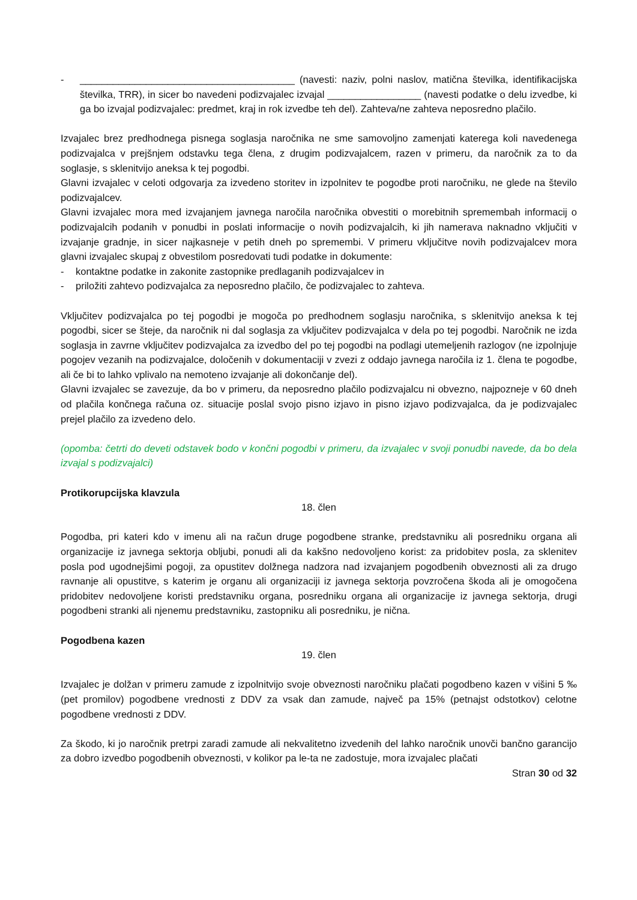- _______________________________________ (navesti: naziv, polni naslov, matična številka, identifikacijska številka, TRR), in sicer bo navedeni podizvajalec izvajal _________________ (navesti podatke o delu izvedbe, ki ga bo izvajal podizvajalec: predmet, kraj in rok izvedbe teh del). Zahteva/ne zahteva neposredno plačilo.
Izvajalec brez predhodnega pisnega soglasja naročnika ne sme samovoljno zamenjati katerega koli navedenega podizvajalca v prejšnjem odstavku tega člena, z drugim podizvajalcem, razen v primeru, da naročnik za to da soglasje, s sklenitvijo aneksa k tej pogodbi.
Glavni izvajalec v celoti odgovarja za izvedeno storitev in izpolnitev te pogodbe proti naročniku, ne glede na število podizvajalcev.
Glavni izvajalec mora med izvajanjem javnega naročila naročnika obvestiti o morebitnih spremembah informacij o podizvajalcih podanih v ponudbi in poslati informacije o novih podizvajalcih, ki jih namerava naknadno vključiti v izvajanje gradnje, in sicer najkasneje v petih dneh po spremembi. V primeru vključitve novih podizvajalcev mora glavni izvajalec skupaj z obvestilom posredovati tudi podatke in dokumente:
- kontaktne podatke in zakonite zastopnike predlaganih podizvajalcev in
- priložiti zahtevo podizvajalca za neposredno plačilo, če podizvajalec to zahteva.
Vključitev podizvajalca po tej pogodbi je mogoča po predhodnem soglasju naročnika, s sklenitvijo aneksa k tej pogodbi, sicer se šteje, da naročnik ni dal soglasja za vključitev podizvajalca v dela po tej pogodbi. Naročnik ne izda soglasja in zavrne vključitev podizvajalca za izvedbo del po tej pogodbi na podlagi utemeljenih razlogov (ne izpolnjuje pogojev vezanih na podizvajalce, določenih v dokumentaciji v zvezi z oddajo javnega naročila iz 1. člena te pogodbe, ali če bi to lahko vplivalo na nemoteno izvajanje ali dokončanje del).
Glavni izvajalec se zavezuje, da bo v primeru, da neposredno plačilo podizvajalcu ni obvezno, najpozneje v 60 dneh od plačila končnega računa oz. situacije poslal svojo pisno izjavo in pisno izjavo podizvajalca, da je podizvajalec prejel plačilo za izvedeno delo.
(opomba: četrti do deveti odstavek bodo v končni pogodbi v primeru, da izvajalec v svoji ponudbi navede, da bo dela izvajal s podizvajalci)
Protikorupcijska klavzula
18. člen
Pogodba, pri kateri kdo v imenu ali na račun druge pogodbene stranke, predstavniku ali posredniku organa ali organizacije iz javnega sektorja obljubi, ponudi ali da kakšno nedovoljeno korist: za pridobitev posla, za sklenitev posla pod ugodnejšimi pogoji, za opustitev dolžnega nadzora nad izvajanjem pogodbenih obveznosti ali za drugo ravnanje ali opustitve, s katerim je organu ali organizaciji iz javnega sektorja povzročena škoda ali je omogočena pridobitev nedovoljene koristi predstavniku organa, posredniku organa ali organizacije iz javnega sektorja, drugi pogodbeni stranki ali njenemu predstavniku, zastopniku ali posredniku, je nična.
Pogodbena kazen
19. člen
Izvajalec je dolžan v primeru zamude z izpolnitvijo svoje obveznosti naročniku plačati pogodbeno kazen v višini 5 ‰ (pet promilov) pogodbene vrednosti z DDV za vsak dan zamude, največ pa 15% (petnajst odstotkov) celotne pogodbene vrednosti z DDV.
Za škodo, ki jo naročnik pretrpi zaradi zamude ali nekvalitetno izvedenih del lahko naročnik unovči bančno garancijo za dobro izvedbo pogodbenih obveznosti, v kolikor pa le-ta ne zadostuje, mora izvajalec plačati
Stran 30 od 32